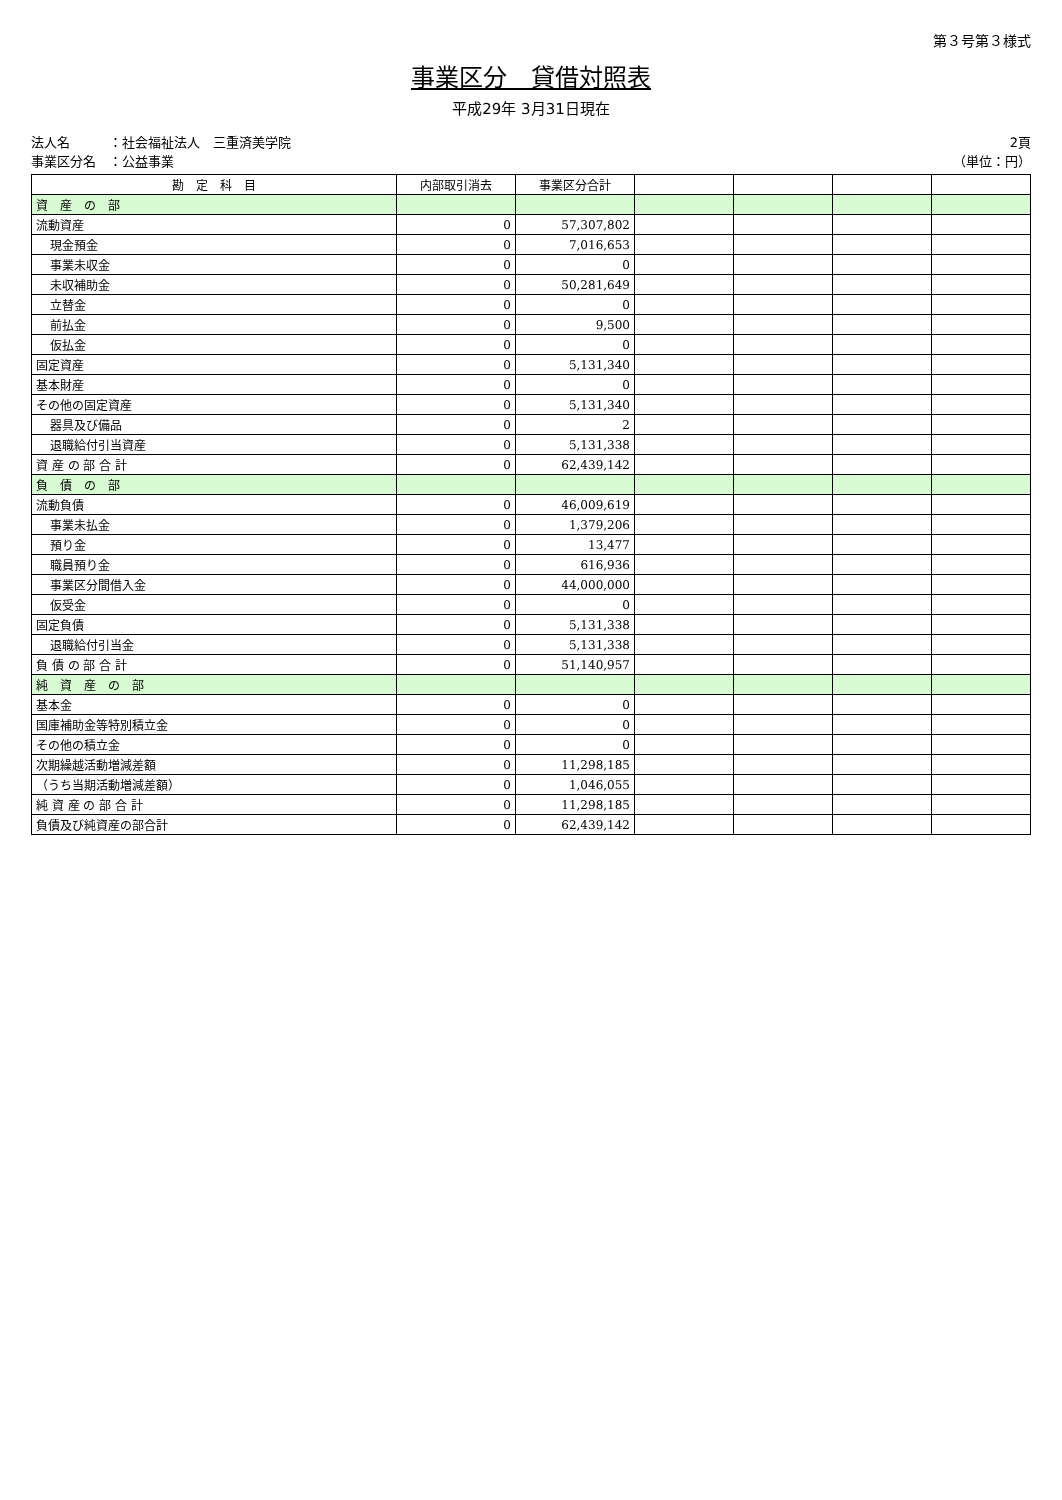第３号第３様式
事業区分　貸借対照表
平成29年 3月31日現在
法人名　　　：社会福祉法人　三重済美学院
事業区分名　：公益事業
2頁
（単位：円）
| 勘 定 科 目 | 内部取引消去 | 事業区分合計 | | | | |
| --- | --- | --- | --- | --- | --- | --- |
| 資 産 の 部 | | | | | | |
| 流動資産 | 0 | 57,307,802 | | | | |
| 現金預金 | 0 | 7,016,653 | | | | |
| 事業未収金 | 0 | 0 | | | | |
| 未収補助金 | 0 | 50,281,649 | | | | |
| 立替金 | 0 | 0 | | | | |
| 前払金 | 0 | 9,500 | | | | |
| 仮払金 | 0 | 0 | | | | |
| 固定資産 | 0 | 5,131,340 | | | | |
| 基本財産 | 0 | 0 | | | | |
| その他の固定資産 | 0 | 5,131,340 | | | | |
| 器具及び備品 | 0 | 2 | | | | |
| 退職給付引当資産 | 0 | 5,131,338 | | | | |
| 資 産 の 部 合 計 | 0 | 62,439,142 | | | | |
| 負 債 の 部 | | | | | | |
| 流動負債 | 0 | 46,009,619 | | | | |
| 事業未払金 | 0 | 1,379,206 | | | | |
| 預り金 | 0 | 13,477 | | | | |
| 職員預り金 | 0 | 616,936 | | | | |
| 事業区分間借入金 | 0 | 44,000,000 | | | | |
| 仮受金 | 0 | 0 | | | | |
| 固定負債 | 0 | 5,131,338 | | | | |
| 退職給付引当金 | 0 | 5,131,338 | | | | |
| 負 債 の 部 合 計 | 0 | 51,140,957 | | | | |
| 純 資 産 の 部 | | | | | | |
| 基本金 | 0 | 0 | | | | |
| 国庫補助金等特別積立金 | 0 | 0 | | | | |
| その他の積立金 | 0 | 0 | | | | |
| 次期繰越活動増減差額 | 0 | 11,298,185 | | | | |
| （うち当期活動増減差額） | 0 | 1,046,055 | | | | |
| 純 資 産 の 部 合 計 | 0 | 11,298,185 | | | | |
| 負債及び純資産の部合計 | 0 | 62,439,142 | | | | |